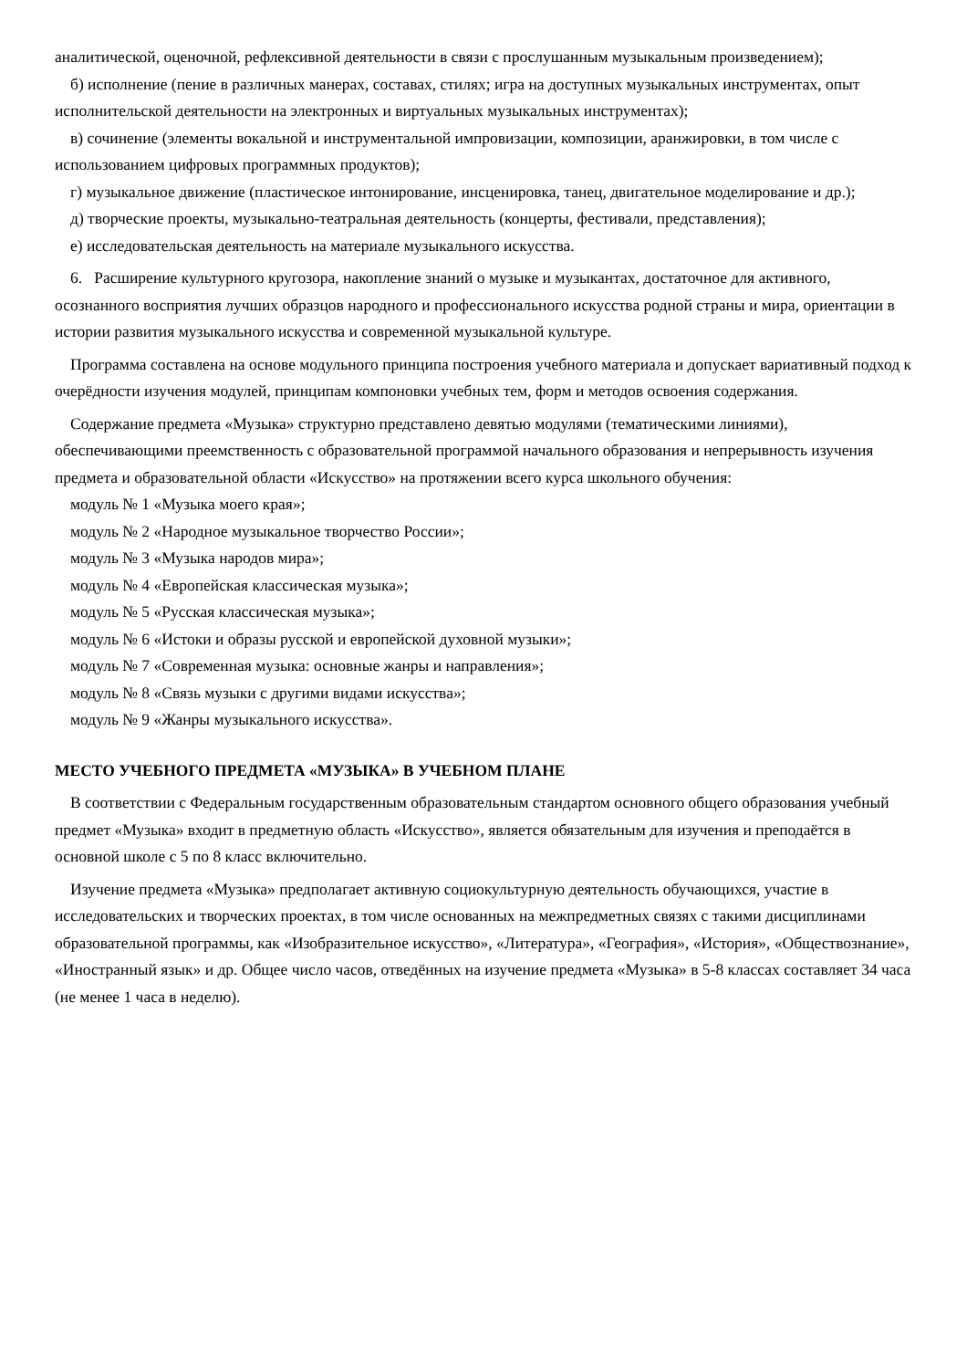аналитической, оценочной, рефлексивной деятельности в связи с прослушанным музыкальным произведением);
б) исполнение (пение в различных манерах, составах, стилях; игра на доступных музыкальных инструментах, опыт исполнительской деятельности на электронных и виртуальных музыкальных инструментах);
в) сочинение (элементы вокальной и инструментальной импровизации, композиции, аранжировки, в том числе с использованием цифровых программных продуктов);
г) музыкальное движение (пластическое интонирование, инсценировка, танец, двигательное моделирование и др.);
д) творческие проекты, музыкально-театральная деятельность (концерты, фестивали, представления);
е) исследовательская деятельность на материале музыкального искусства.
6. Расширение культурного кругозора, накопление знаний о музыке и музыкантах, достаточное для активного, осознанного восприятия лучших образцов народного и профессионального искусства родной страны и мира, ориентации в истории развития музыкального искусства и современной музыкальной культуре.
Программа составлена на основе модульного принципа построения учебного материала и допускает вариативный подход к очерёдности изучения модулей, принципам компоновки учебных тем, форм и методов освоения содержания.
Содержание предмета «Музыка» структурно представлено девятью модулями (тематическими линиями), обеспечивающими преемственность с образовательной программой начального образования и непрерывность изучения предмета и образовательной области «Искусство» на протяжении всего курса школьного обучения:
модуль № 1 «Музыка моего края»;
модуль № 2 «Народное музыкальное творчество России»;
модуль № 3 «Музыка народов мира»;
модуль № 4 «Европейская классическая музыка»;
модуль № 5 «Русская классическая музыка»;
модуль № 6 «Истоки и образы русской и европейской духовной музыки»;
модуль № 7 «Современная музыка: основные жанры и направления»;
модуль № 8 «Связь музыки с другими видами искусства»;
модуль № 9 «Жанры музыкального искусства».
МЕСТО УЧЕБНОГО ПРЕДМЕТА «МУЗЫКА» В УЧЕБНОМ ПЛАНЕ
В соответствии с Федеральным государственным образовательным стандартом основного общего образования учебный предмет «Музыка» входит в предметную область «Искусство», является обязательным для изучения и преподаётся в основной школе с 5 по 8 класс включительно.
Изучение предмета «Музыка» предполагает активную социокультурную деятельность обучающихся, участие в исследовательских и творческих проектах, в том числе основанных на межпредметных связях с такими дисциплинами образовательной программы, как «Изобразительное искусство», «Литература», «География», «История», «Обществознание», «Иностранный язык» и др. Общее число часов, отведённых на изучение предмета «Музыка» в 5-8 классах составляет 34 часа (не менее 1 часа в неделю).